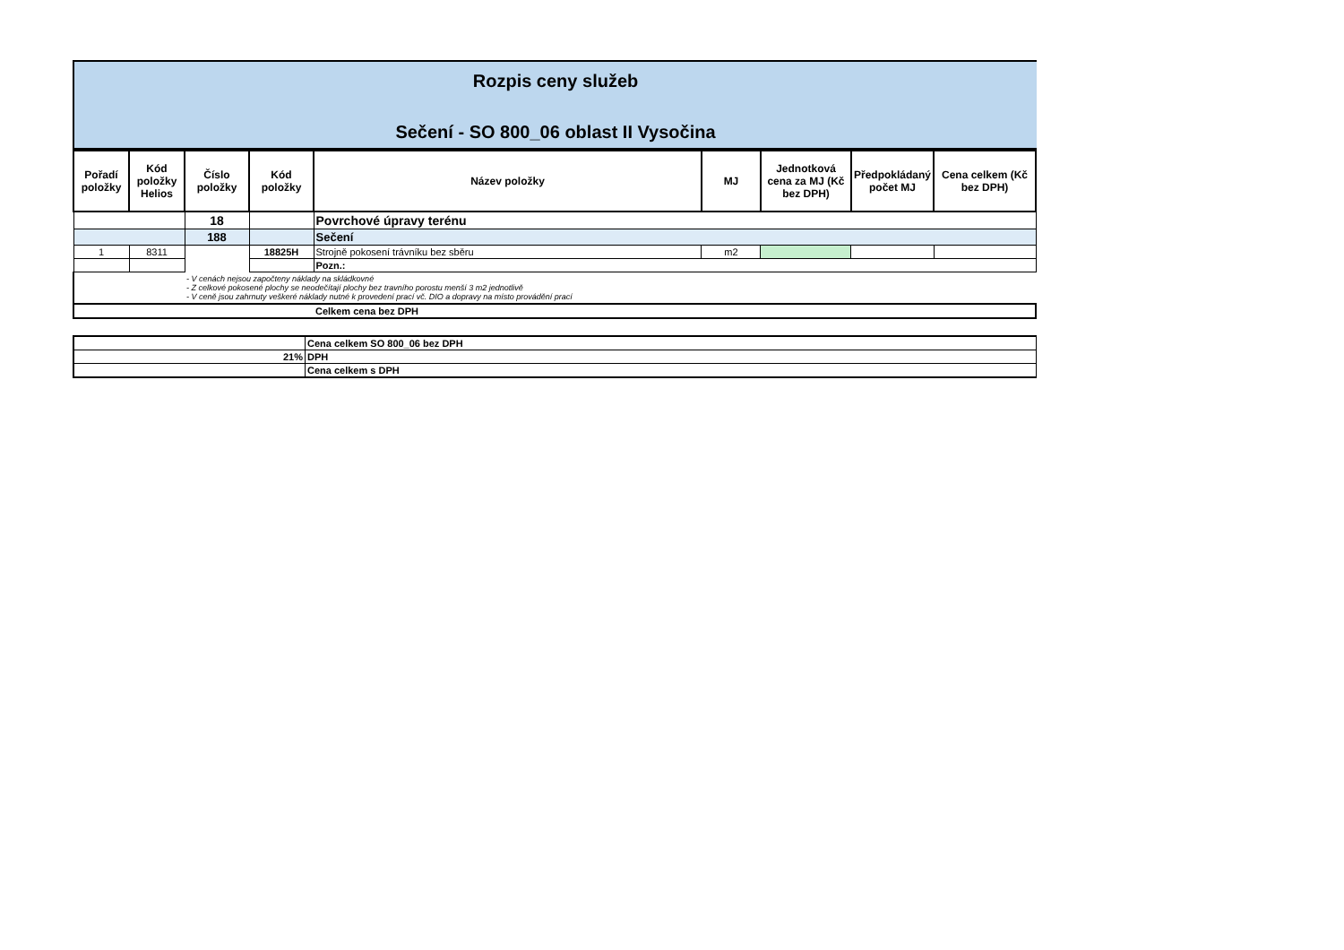Rozpis ceny služeb
Sečení - SO 800_06 oblast II Vysočina
| Pořadí položky | Kód položky Helios | Číslo položky | Kód položky | Název položky | MJ | Jednotková cena za MJ (Kč bez DPH) | Předpokládaný počet MJ | Cena celkem (Kč bez DPH) |
| --- | --- | --- | --- | --- | --- | --- | --- | --- |
| | | 18 | | Povrchové úpravy terénu | | | | |
| | | 188 | | Sečení | | | | |
| 1 | 8311 | | 18825H | Strojně pokosení trávníku bez sběru | m2 | | | |
| | | | | Pozn.: | | | | |
| | | - V cenách nejsou započteny náklady na skládkovné - Z celkové pokosené plochy se neodečítají plochy bez travního porostu menší 3 m2 jednotlivě - V ceně jsou zahrnuty veškeré náklady nutné k provedení prací vč. DIO a dopravy na místo provádění prací | | | | | | |
| | | | | Celkem cena bez DPH | | | | |
| | Cena celkem SO 800_06 bez DPH |
| 21% | DPH |
| | Cena celkem s DPH |